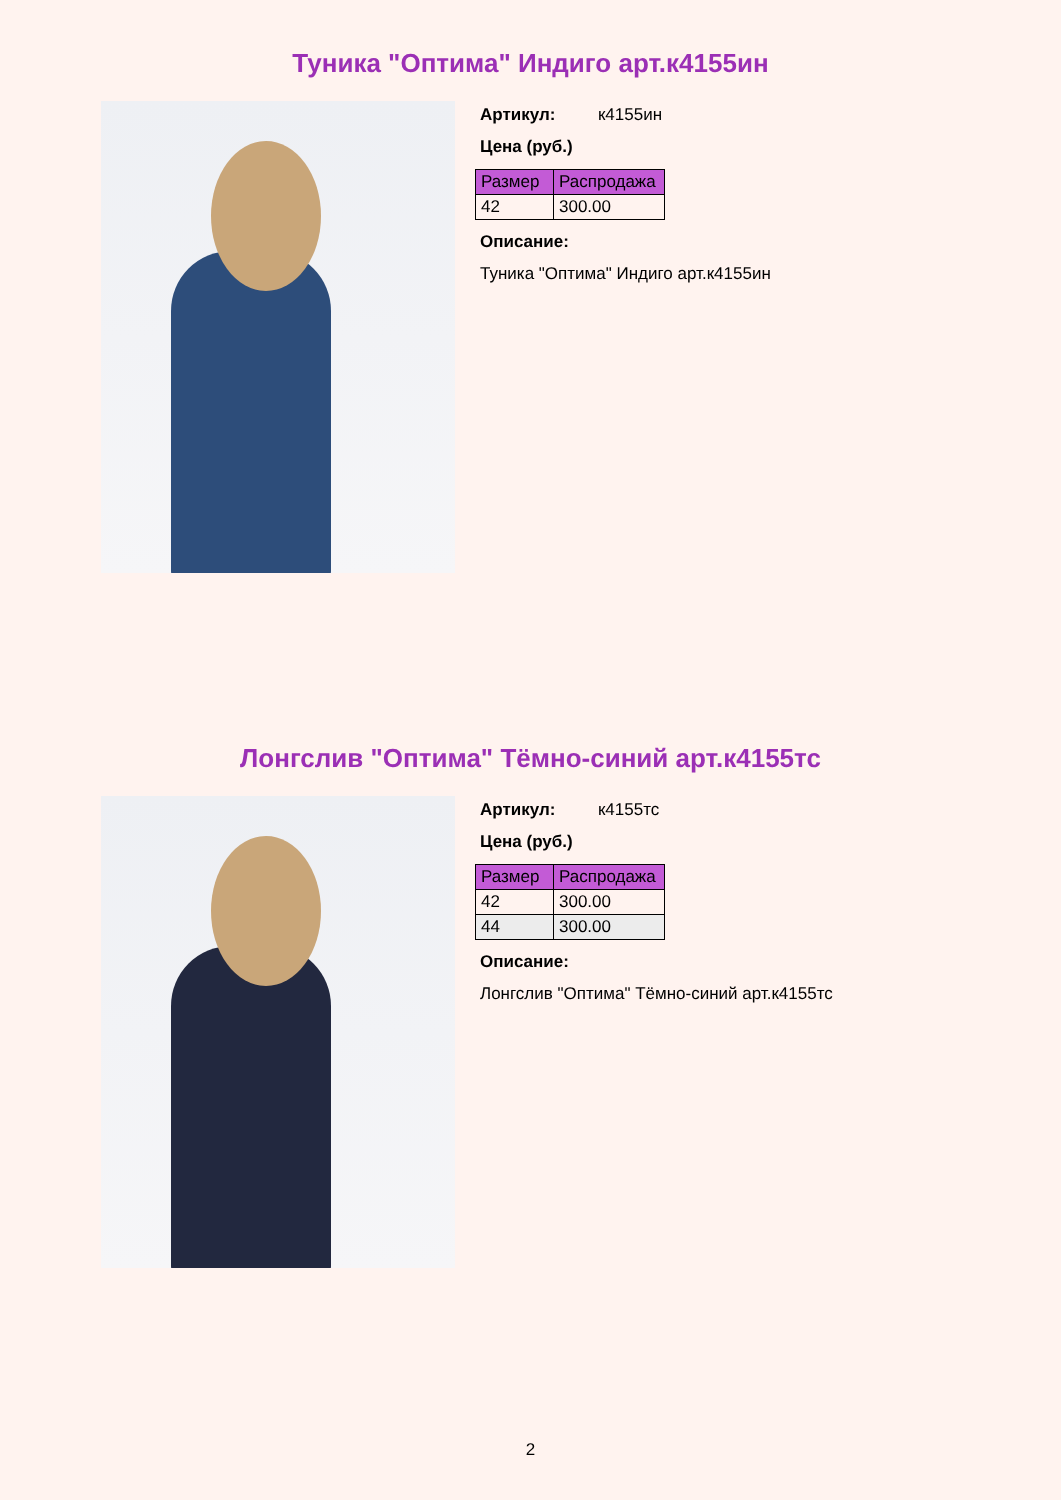Туника "Оптима" Индиго арт.к4155ин
Артикул: к4155ин
Цена (руб.)
| Размер | Распродажа |
| --- | --- |
| 42 | 300.00 |
Описание:
Туника "Оптима" Индиго арт.к4155ин
Лонгслив "Оптима" Тёмно-синий арт.к4155тс
Артикул: к4155тс
Цена (руб.)
| Размер | Распродажа |
| --- | --- |
| 42 | 300.00 |
| 44 | 300.00 |
Описание:
Лонгслив "Оптима" Тёмно-синий арт.к4155тс
2